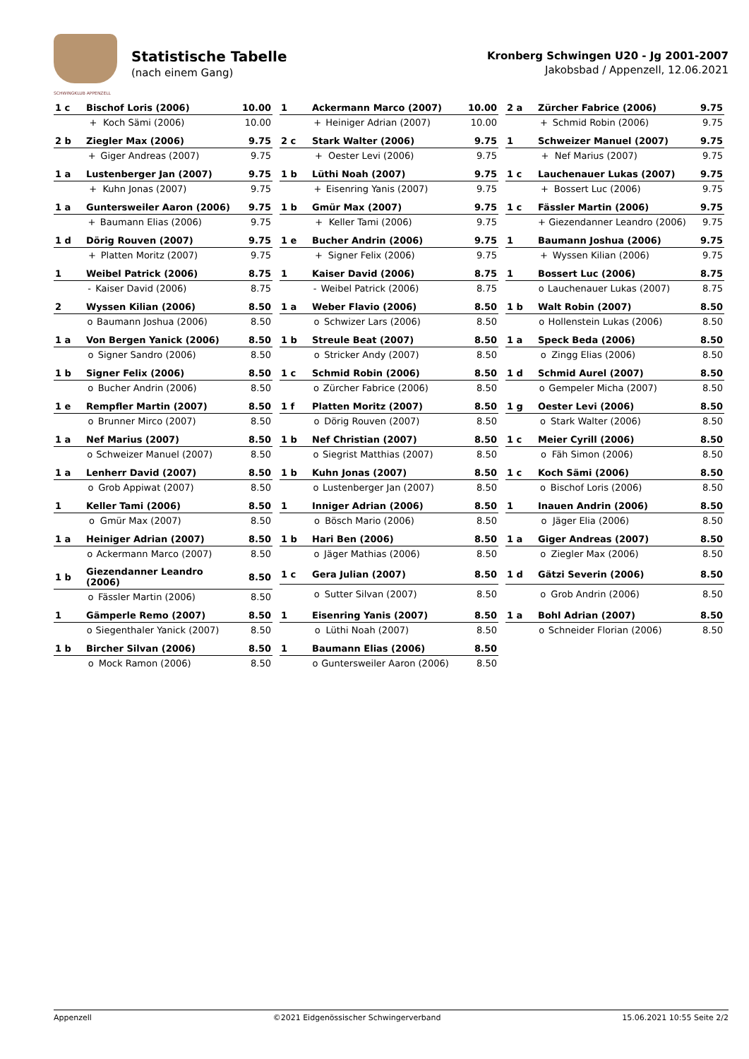SCHWINGKLUB APPENZELL
Statistische Tabelle
(nach einem Gang)
Kronberg Schwingen U20 - Jg 2001-2007
Jakobsbad / Appenzell, 12.06.2021
| 1 c | Bischof Loris (2006) | | 10.00 |
| | + | Koch Sämi (2006) | 10.00 |
| 1 | Ackermann Marco (2007) | | 10.00 |
| | + | Heiniger Adrian (2007) | 10.00 |
| 2 a | Zürcher Fabrice (2006) | | 9.75 |
| | + | Schmid Robin (2006) | 9.75 |
| 2 b | Ziegler Max (2006) | | 9.75 |
| | + | Giger Andreas (2007) | 9.75 |
| 2 c | Stark Walter (2006) | | 9.75 |
| | + | Oester Levi (2006) | 9.75 |
| 1 | Schweizer Manuel (2007) | | 9.75 |
| | + | Nef Marius (2007) | 9.75 |
| 1 a | Lustenberger Jan (2007) | | 9.75 |
| | + | Kuhn Jonas (2007) | 9.75 |
| 1 b | Lüthi Noah (2007) | | 9.75 |
| | + | Eisenring Yanis (2007) | 9.75 |
| 1 c | Lauchenauer Lukas (2007) | | 9.75 |
| | + | Bossert Luc (2006) | 9.75 |
| 1 a | Guntersweiler Aaron (2006) | | 9.75 |
| | + | Baumann Elias (2006) | 9.75 |
| 1 b | Gmür Max (2007) | | 9.75 |
| | + | Keller Tami (2006) | 9.75 |
| 1 c | Fässler Martin (2006) | | 9.75 |
| | + | Giezendanner Leandro (2006) | 9.75 |
| 1 d | Dörig Rouven (2007) | | 9.75 |
| | + | Platten Moritz (2007) | 9.75 |
| 1 e | Bucher Andrin (2006) | | 9.75 |
| | + | Signer Felix (2006) | 9.75 |
| 1 | Baumann Joshua (2006) | | 9.75 |
| | + | Wyssen Kilian (2006) | 9.75 |
| 1 | Weibel Patrick (2006) | | 8.75 |
| | - | Kaiser David (2006) | 8.75 |
| 1 | Kaiser David (2006) | | 8.75 |
| | - | Weibel Patrick (2006) | 8.75 |
| 1 | Bossert Luc (2006) | | 8.75 |
| | o | Lauchenauer Lukas (2007) | 8.75 |
| 2 | Wyssen Kilian (2006) | | 8.50 |
| | o | Baumann Joshua (2006) | 8.50 |
| 1 a | Weber Flavio (2006) | | 8.50 |
| | o | Schwizer Lars (2006) | 8.50 |
| 1 b | Walt Robin (2007) | | 8.50 |
| | o | Hollenstein Lukas (2006) | 8.50 |
| 1 a | Von Bergen Yanick (2006) | | 8.50 |
| | o | Signer Sandro (2006) | 8.50 |
| 1 b | Streule Beat (2007) | | 8.50 |
| | o | Stricker Andy (2007) | 8.50 |
| 1 a | Speck Beda (2006) | | 8.50 |
| | o | Zingg Elias (2006) | 8.50 |
| 1 b | Signer Felix (2006) | | 8.50 |
| | o | Bucher Andrin (2006) | 8.50 |
| 1 c | Schmid Robin (2006) | | 8.50 |
| | o | Zürcher Fabrice (2006) | 8.50 |
| 1 d | Schmid Aurel (2007) | | 8.50 |
| | o | Gempeler Micha (2007) | 8.50 |
| 1 e | Rempfler Martin (2007) | | 8.50 |
| | o | Brunner Mirco (2007) | 8.50 |
| 1 f | Platten Moritz (2007) | | 8.50 |
| | o | Dörig Rouven (2007) | 8.50 |
| 1 g | Oester Levi (2006) | | 8.50 |
| | o | Stark Walter (2006) | 8.50 |
| 1 a | Nef Marius (2007) | | 8.50 |
| | o | Schweizer Manuel (2007) | 8.50 |
| 1 b | Nef Christian (2007) | | 8.50 |
| | o | Siegrist Matthias (2007) | 8.50 |
| 1 c | Meier Cyrill (2006) | | 8.50 |
| | o | Fäh Simon (2006) | 8.50 |
| 1 a | Lenherr David (2007) | | 8.50 |
| | o | Grob Appiwat (2007) | 8.50 |
| 1 b | Kuhn Jonas (2007) | | 8.50 |
| | o | Lustenberger Jan (2007) | 8.50 |
| 1 c | Koch Sämi (2006) | | 8.50 |
| | o | Bischof Loris (2006) | 8.50 |
| 1 | Keller Tami (2006) | | 8.50 |
| | o | Gmür Max (2007) | 8.50 |
| 1 | Inniger Adrian (2006) | | 8.50 |
| | o | Bösch Mario (2006) | 8.50 |
| 1 | Inauen Andrin (2006) | | 8.50 |
| | o | Jäger Elia (2006) | 8.50 |
| 1 a | Heiniger Adrian (2007) | | 8.50 |
| | o | Ackermann Marco (2007) | 8.50 |
| 1 b | Hari Ben (2006) | | 8.50 |
| | o | Jäger Mathias (2006) | 8.50 |
| 1 a | Giger Andreas (2007) | | 8.50 |
| | o | Ziegler Max (2006) | 8.50 |
| 1 b | Giezendanner Leandro (2006) | | 8.50 |
| | o | Fässler Martin (2006) | 8.50 |
| 1 c | Gera Julian (2007) | | 8.50 |
| | o | Sutter Silvan (2007) | 8.50 |
| 1 d | Gätzi Severin (2006) | | 8.50 |
| | o | Grob Andrin (2006) | 8.50 |
| 1 | Gämperle Remo (2007) | | 8.50 |
| | o | Siegenthaler Yanick (2007) | 8.50 |
| 1 | Eisenring Yanis (2007) | | 8.50 |
| | o | Lüthi Noah (2007) | 8.50 |
| 1 a | Bohl Adrian (2007) | | 8.50 |
| | o | Schneider Florian (2006) | 8.50 |
| 1 b | Bircher Silvan (2006) | | 8.50 |
| | o | Mock Ramon (2006) | 8.50 |
| 1 | Baumann Elias (2006) | | 8.50 |
| | o | Guntersweiler Aaron (2006) | 8.50 |
Appenzell ©2021 Eidgenössischer Schwingerverband 15.06.2021 10:55 Seite 2/2